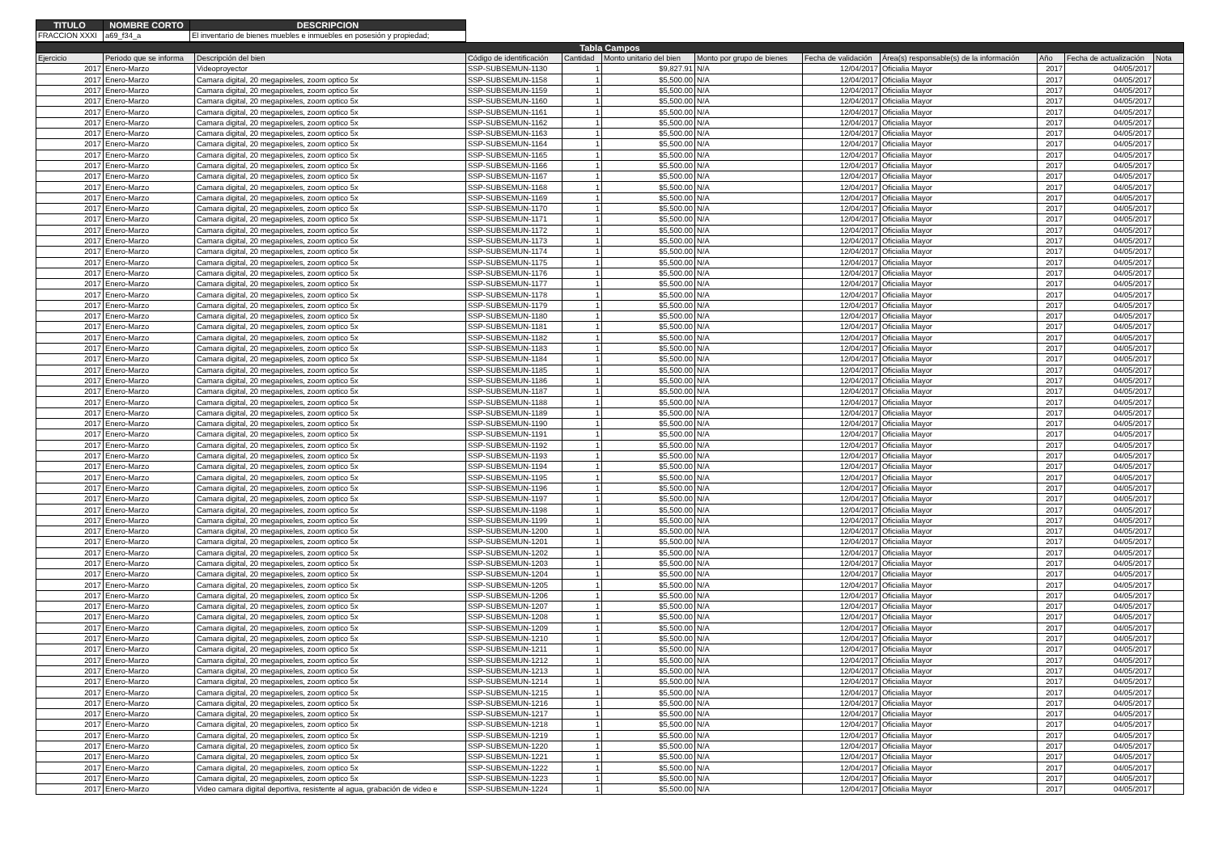| TITULO | NOMBRE CORTO | DESCRIPCION |
| --- | --- | --- |
| FRACCION XXXI | a69_f34_a | El inventario de bienes muebles e inmuebles en posesión y propiedad; |
| Tabla Campos | | | | | | | | | | | |
| Ejercicio | Periodo que se informa | Descripción del bien | Código de identificación | Cantidad | Monto unitario del bien | Monto por grupo de bienes | Fecha de validación | Área(s) responsable(s) de la información | Año | Fecha de actualización | Nota |
| 2017 | Enero-Marzo | Videoproyector | SSP-SUBSEMUN-1130 | 1 | $9,827.91 | N/A | 12/04/2017 | Oficialia Mayor | 2017 | 04/05/2017 | |
| 2017 | Enero-Marzo | Camara digital, 20 megapixeles, zoom optico 5x | SSP-SUBSEMUN-1158 | 1 | $5,500.00 | N/A | 12/04/2017 | Oficialia Mayor | 2017 | 04/05/2017 | |
| 2017 | Enero-Marzo | Camara digital, 20 megapixeles, zoom optico 5x | SSP-SUBSEMUN-1159 | 1 | $5,500.00 | N/A | 12/04/2017 | Oficialia Mayor | 2017 | 04/05/2017 | |
| 2017 | Enero-Marzo | Camara digital, 20 megapixeles, zoom optico 5x | SSP-SUBSEMUN-1160 | 1 | $5,500.00 | N/A | 12/04/2017 | Oficialia Mayor | 2017 | 04/05/2017 | |
| 2017 | Enero-Marzo | Camara digital, 20 megapixeles, zoom optico 5x | SSP-SUBSEMUN-1161 | 1 | $5,500.00 | N/A | 12/04/2017 | Oficialia Mayor | 2017 | 04/05/2017 | |
| 2017 | Enero-Marzo | Camara digital, 20 megapixeles, zoom optico 5x | SSP-SUBSEMUN-1162 | 1 | $5,500.00 | N/A | 12/04/2017 | Oficialia Mayor | 2017 | 04/05/2017 | |
| 2017 | Enero-Marzo | Camara digital, 20 megapixeles, zoom optico 5x | SSP-SUBSEMUN-1163 | 1 | $5,500.00 | N/A | 12/04/2017 | Oficialia Mayor | 2017 | 04/05/2017 | |
| 2017 | Enero-Marzo | Camara digital, 20 megapixeles, zoom optico 5x | SSP-SUBSEMUN-1164 | 1 | $5,500.00 | N/A | 12/04/2017 | Oficialia Mayor | 2017 | 04/05/2017 | |
| 2017 | Enero-Marzo | Camara digital, 20 megapixeles, zoom optico 5x | SSP-SUBSEMUN-1165 | 1 | $5,500.00 | N/A | 12/04/2017 | Oficialia Mayor | 2017 | 04/05/2017 | |
| 2017 | Enero-Marzo | Camara digital, 20 megapixeles, zoom optico 5x | SSP-SUBSEMUN-1166 | 1 | $5,500.00 | N/A | 12/04/2017 | Oficialia Mayor | 2017 | 04/05/2017 | |
| 2017 | Enero-Marzo | Camara digital, 20 megapixeles, zoom optico 5x | SSP-SUBSEMUN-1167 | 1 | $5,500.00 | N/A | 12/04/2017 | Oficialia Mayor | 2017 | 04/05/2017 | |
| 2017 | Enero-Marzo | Camara digital, 20 megapixeles, zoom optico 5x | SSP-SUBSEMUN-1168 | 1 | $5,500.00 | N/A | 12/04/2017 | Oficialia Mayor | 2017 | 04/05/2017 | |
| 2017 | Enero-Marzo | Camara digital, 20 megapixeles, zoom optico 5x | SSP-SUBSEMUN-1169 | 1 | $5,500.00 | N/A | 12/04/2017 | Oficialia Mayor | 2017 | 04/05/2017 | |
| 2017 | Enero-Marzo | Camara digital, 20 megapixeles, zoom optico 5x | SSP-SUBSEMUN-1170 | 1 | $5,500.00 | N/A | 12/04/2017 | Oficialia Mayor | 2017 | 04/05/2017 | |
| 2017 | Enero-Marzo | Camara digital, 20 megapixeles, zoom optico 5x | SSP-SUBSEMUN-1171 | 1 | $5,500.00 | N/A | 12/04/2017 | Oficialia Mayor | 2017 | 04/05/2017 | |
| 2017 | Enero-Marzo | Camara digital, 20 megapixeles, zoom optico 5x | SSP-SUBSEMUN-1172 | 1 | $5,500.00 | N/A | 12/04/2017 | Oficialia Mayor | 2017 | 04/05/2017 | |
| 2017 | Enero-Marzo | Camara digital, 20 megapixeles, zoom optico 5x | SSP-SUBSEMUN-1173 | 1 | $5,500.00 | N/A | 12/04/2017 | Oficialia Mayor | 2017 | 04/05/2017 | |
| 2017 | Enero-Marzo | Camara digital, 20 megapixeles, zoom optico 5x | SSP-SUBSEMUN-1174 | 1 | $5,500.00 | N/A | 12/04/2017 | Oficialia Mayor | 2017 | 04/05/2017 | |
| 2017 | Enero-Marzo | Camara digital, 20 megapixeles, zoom optico 5x | SSP-SUBSEMUN-1175 | 1 | $5,500.00 | N/A | 12/04/2017 | Oficialia Mayor | 2017 | 04/05/2017 | |
| 2017 | Enero-Marzo | Camara digital, 20 megapixeles, zoom optico 5x | SSP-SUBSEMUN-1176 | 1 | $5,500.00 | N/A | 12/04/2017 | Oficialia Mayor | 2017 | 04/05/2017 | |
| 2017 | Enero-Marzo | Camara digital, 20 megapixeles, zoom optico 5x | SSP-SUBSEMUN-1177 | 1 | $5,500.00 | N/A | 12/04/2017 | Oficialia Mayor | 2017 | 04/05/2017 | |
| 2017 | Enero-Marzo | Camara digital, 20 megapixeles, zoom optico 5x | SSP-SUBSEMUN-1178 | 1 | $5,500.00 | N/A | 12/04/2017 | Oficialia Mayor | 2017 | 04/05/2017 | |
| 2017 | Enero-Marzo | Camara digital, 20 megapixeles, zoom optico 5x | SSP-SUBSEMUN-1179 | 1 | $5,500.00 | N/A | 12/04/2017 | Oficialia Mayor | 2017 | 04/05/2017 | |
| 2017 | Enero-Marzo | Camara digital, 20 megapixeles, zoom optico 5x | SSP-SUBSEMUN-1180 | 1 | $5,500.00 | N/A | 12/04/2017 | Oficialia Mayor | 2017 | 04/05/2017 | |
| 2017 | Enero-Marzo | Camara digital, 20 megapixeles, zoom optico 5x | SSP-SUBSEMUN-1181 | 1 | $5,500.00 | N/A | 12/04/2017 | Oficialia Mayor | 2017 | 04/05/2017 | |
| 2017 | Enero-Marzo | Camara digital, 20 megapixeles, zoom optico 5x | SSP-SUBSEMUN-1182 | 1 | $5,500.00 | N/A | 12/04/2017 | Oficialia Mayor | 2017 | 04/05/2017 | |
| 2017 | Enero-Marzo | Camara digital, 20 megapixeles, zoom optico 5x | SSP-SUBSEMUN-1183 | 1 | $5,500.00 | N/A | 12/04/2017 | Oficialia Mayor | 2017 | 04/05/2017 | |
| 2017 | Enero-Marzo | Camara digital, 20 megapixeles, zoom optico 5x | SSP-SUBSEMUN-1184 | 1 | $5,500.00 | N/A | 12/04/2017 | Oficialia Mayor | 2017 | 04/05/2017 | |
| 2017 | Enero-Marzo | Camara digital, 20 megapixeles, zoom optico 5x | SSP-SUBSEMUN-1185 | 1 | $5,500.00 | N/A | 12/04/2017 | Oficialia Mayor | 2017 | 04/05/2017 | |
| 2017 | Enero-Marzo | Camara digital, 20 megapixeles, zoom optico 5x | SSP-SUBSEMUN-1186 | 1 | $5,500.00 | N/A | 12/04/2017 | Oficialia Mayor | 2017 | 04/05/2017 | |
| 2017 | Enero-Marzo | Camara digital, 20 megapixeles, zoom optico 5x | SSP-SUBSEMUN-1187 | 1 | $5,500.00 | N/A | 12/04/2017 | Oficialia Mayor | 2017 | 04/05/2017 | |
| 2017 | Enero-Marzo | Camara digital, 20 megapixeles, zoom optico 5x | SSP-SUBSEMUN-1188 | 1 | $5,500.00 | N/A | 12/04/2017 | Oficialia Mayor | 2017 | 04/05/2017 | |
| 2017 | Enero-Marzo | Camara digital, 20 megapixeles, zoom optico 5x | SSP-SUBSEMUN-1189 | 1 | $5,500.00 | N/A | 12/04/2017 | Oficialia Mayor | 2017 | 04/05/2017 | |
| 2017 | Enero-Marzo | Camara digital, 20 megapixeles, zoom optico 5x | SSP-SUBSEMUN-1190 | 1 | $5,500.00 | N/A | 12/04/2017 | Oficialia Mayor | 2017 | 04/05/2017 | |
| 2017 | Enero-Marzo | Camara digital, 20 megapixeles, zoom optico 5x | SSP-SUBSEMUN-1191 | 1 | $5,500.00 | N/A | 12/04/2017 | Oficialia Mayor | 2017 | 04/05/2017 | |
| 2017 | Enero-Marzo | Camara digital, 20 megapixeles, zoom optico 5x | SSP-SUBSEMUN-1192 | 1 | $5,500.00 | N/A | 12/04/2017 | Oficialia Mayor | 2017 | 04/05/2017 | |
| 2017 | Enero-Marzo | Camara digital, 20 megapixeles, zoom optico 5x | SSP-SUBSEMUN-1193 | 1 | $5,500.00 | N/A | 12/04/2017 | Oficialia Mayor | 2017 | 04/05/2017 | |
| 2017 | Enero-Marzo | Camara digital, 20 megapixeles, zoom optico 5x | SSP-SUBSEMUN-1194 | 1 | $5,500.00 | N/A | 12/04/2017 | Oficialia Mayor | 2017 | 04/05/2017 | |
| 2017 | Enero-Marzo | Camara digital, 20 megapixeles, zoom optico 5x | SSP-SUBSEMUN-1195 | 1 | $5,500.00 | N/A | 12/04/2017 | Oficialia Mayor | 2017 | 04/05/2017 | |
| 2017 | Enero-Marzo | Camara digital, 20 megapixeles, zoom optico 5x | SSP-SUBSEMUN-1196 | 1 | $5,500.00 | N/A | 12/04/2017 | Oficialia Mayor | 2017 | 04/05/2017 | |
| 2017 | Enero-Marzo | Camara digital, 20 megapixeles, zoom optico 5x | SSP-SUBSEMUN-1197 | 1 | $5,500.00 | N/A | 12/04/2017 | Oficialia Mayor | 2017 | 04/05/2017 | |
| 2017 | Enero-Marzo | Camara digital, 20 megapixeles, zoom optico 5x | SSP-SUBSEMUN-1198 | 1 | $5,500.00 | N/A | 12/04/2017 | Oficialia Mayor | 2017 | 04/05/2017 | |
| 2017 | Enero-Marzo | Camara digital, 20 megapixeles, zoom optico 5x | SSP-SUBSEMUN-1199 | 1 | $5,500.00 | N/A | 12/04/2017 | Oficialia Mayor | 2017 | 04/05/2017 | |
| 2017 | Enero-Marzo | Camara digital, 20 megapixeles, zoom optico 5x | SSP-SUBSEMUN-1200 | 1 | $5,500.00 | N/A | 12/04/2017 | Oficialia Mayor | 2017 | 04/05/2017 | |
| 2017 | Enero-Marzo | Camara digital, 20 megapixeles, zoom optico 5x | SSP-SUBSEMUN-1201 | 1 | $5,500.00 | N/A | 12/04/2017 | Oficialia Mayor | 2017 | 04/05/2017 | |
| 2017 | Enero-Marzo | Camara digital, 20 megapixeles, zoom optico 5x | SSP-SUBSEMUN-1202 | 1 | $5,500.00 | N/A | 12/04/2017 | Oficialia Mayor | 2017 | 04/05/2017 | |
| 2017 | Enero-Marzo | Camara digital, 20 megapixeles, zoom optico 5x | SSP-SUBSEMUN-1203 | 1 | $5,500.00 | N/A | 12/04/2017 | Oficialia Mayor | 2017 | 04/05/2017 | |
| 2017 | Enero-Marzo | Camara digital, 20 megapixeles, zoom optico 5x | SSP-SUBSEMUN-1204 | 1 | $5,500.00 | N/A | 12/04/2017 | Oficialia Mayor | 2017 | 04/05/2017 | |
| 2017 | Enero-Marzo | Camara digital, 20 megapixeles, zoom optico 5x | SSP-SUBSEMUN-1205 | 1 | $5,500.00 | N/A | 12/04/2017 | Oficialia Mayor | 2017 | 04/05/2017 | |
| 2017 | Enero-Marzo | Camara digital, 20 megapixeles, zoom optico 5x | SSP-SUBSEMUN-1206 | 1 | $5,500.00 | N/A | 12/04/2017 | Oficialia Mayor | 2017 | 04/05/2017 | |
| 2017 | Enero-Marzo | Camara digital, 20 megapixeles, zoom optico 5x | SSP-SUBSEMUN-1207 | 1 | $5,500.00 | N/A | 12/04/2017 | Oficialia Mayor | 2017 | 04/05/2017 | |
| 2017 | Enero-Marzo | Camara digital, 20 megapixeles, zoom optico 5x | SSP-SUBSEMUN-1208 | 1 | $5,500.00 | N/A | 12/04/2017 | Oficialia Mayor | 2017 | 04/05/2017 | |
| 2017 | Enero-Marzo | Camara digital, 20 megapixeles, zoom optico 5x | SSP-SUBSEMUN-1209 | 1 | $5,500.00 | N/A | 12/04/2017 | Oficialia Mayor | 2017 | 04/05/2017 | |
| 2017 | Enero-Marzo | Camara digital, 20 megapixeles, zoom optico 5x | SSP-SUBSEMUN-1210 | 1 | $5,500.00 | N/A | 12/04/2017 | Oficialia Mayor | 2017 | 04/05/2017 | |
| 2017 | Enero-Marzo | Camara digital, 20 megapixeles, zoom optico 5x | SSP-SUBSEMUN-1211 | 1 | $5,500.00 | N/A | 12/04/2017 | Oficialia Mayor | 2017 | 04/05/2017 | |
| 2017 | Enero-Marzo | Camara digital, 20 megapixeles, zoom optico 5x | SSP-SUBSEMUN-1212 | 1 | $5,500.00 | N/A | 12/04/2017 | Oficialia Mayor | 2017 | 04/05/2017 | |
| 2017 | Enero-Marzo | Camara digital, 20 megapixeles, zoom optico 5x | SSP-SUBSEMUN-1213 | 1 | $5,500.00 | N/A | 12/04/2017 | Oficialia Mayor | 2017 | 04/05/2017 | |
| 2017 | Enero-Marzo | Camara digital, 20 megapixeles, zoom optico 5x | SSP-SUBSEMUN-1214 | 1 | $5,500.00 | N/A | 12/04/2017 | Oficialia Mayor | 2017 | 04/05/2017 | |
| 2017 | Enero-Marzo | Camara digital, 20 megapixeles, zoom optico 5x | SSP-SUBSEMUN-1215 | 1 | $5,500.00 | N/A | 12/04/2017 | Oficialia Mayor | 2017 | 04/05/2017 | |
| 2017 | Enero-Marzo | Camara digital, 20 megapixeles, zoom optico 5x | SSP-SUBSEMUN-1216 | 1 | $5,500.00 | N/A | 12/04/2017 | Oficialia Mayor | 2017 | 04/05/2017 | |
| 2017 | Enero-Marzo | Camara digital, 20 megapixeles, zoom optico 5x | SSP-SUBSEMUN-1217 | 1 | $5,500.00 | N/A | 12/04/2017 | Oficialia Mayor | 2017 | 04/05/2017 | |
| 2017 | Enero-Marzo | Camara digital, 20 megapixeles, zoom optico 5x | SSP-SUBSEMUN-1218 | 1 | $5,500.00 | N/A | 12/04/2017 | Oficialia Mayor | 2017 | 04/05/2017 | |
| 2017 | Enero-Marzo | Camara digital, 20 megapixeles, zoom optico 5x | SSP-SUBSEMUN-1219 | 1 | $5,500.00 | N/A | 12/04/2017 | Oficialia Mayor | 2017 | 04/05/2017 | |
| 2017 | Enero-Marzo | Camara digital, 20 megapixeles, zoom optico 5x | SSP-SUBSEMUN-1220 | 1 | $5,500.00 | N/A | 12/04/2017 | Oficialia Mayor | 2017 | 04/05/2017 | |
| 2017 | Enero-Marzo | Camara digital, 20 megapixeles, zoom optico 5x | SSP-SUBSEMUN-1221 | 1 | $5,500.00 | N/A | 12/04/2017 | Oficialia Mayor | 2017 | 04/05/2017 | |
| 2017 | Enero-Marzo | Camara digital, 20 megapixeles, zoom optico 5x | SSP-SUBSEMUN-1222 | 1 | $5,500.00 | N/A | 12/04/2017 | Oficialia Mayor | 2017 | 04/05/2017 | |
| 2017 | Enero-Marzo | Camara digital, 20 megapixeles, zoom optico 5x | SSP-SUBSEMUN-1223 | 1 | $5,500.00 | N/A | 12/04/2017 | Oficialia Mayor | 2017 | 04/05/2017 | |
| 2017 | Enero-Marzo | Video camara digital deportiva, resistente al agua, grabación de video e | SSP-SUBSEMUN-1224 | 1 | $5,500.00 | N/A | 12/04/2017 | Oficialia Mayor | 2017 | 04/05/2017 | |